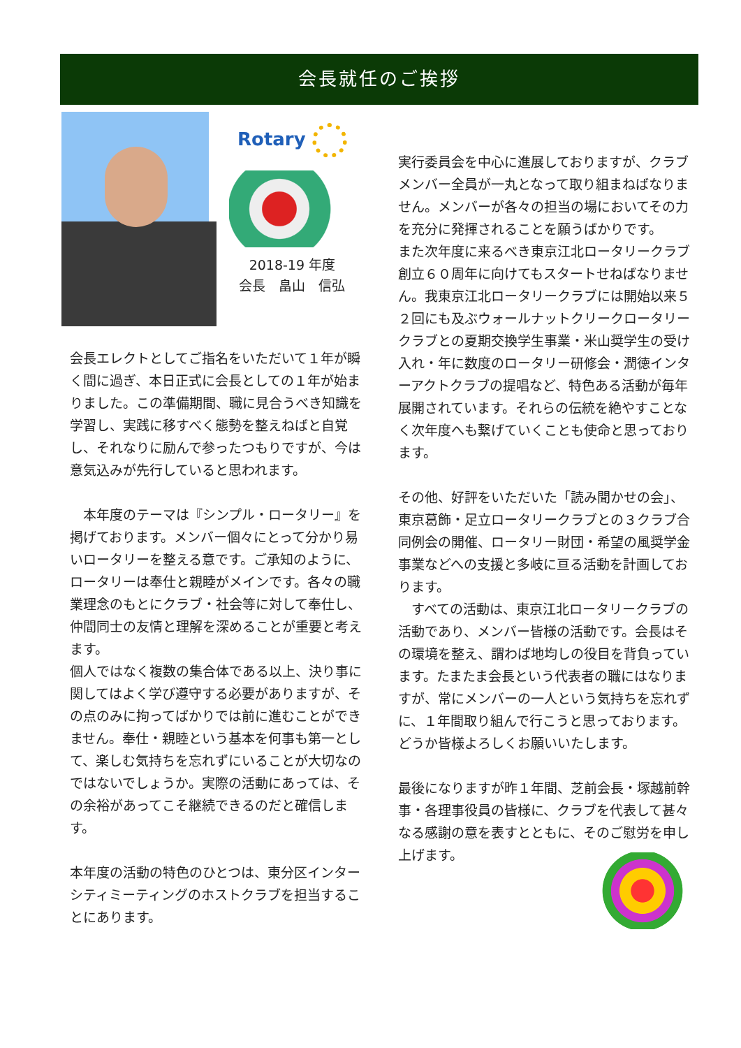会長就任のご挨拶
Rotary
2018-19 年度
会長　畠山　信弘
会長エレクトとしてご指名をいただいて１年が瞬く間に過ぎ、本日正式に会長としての１年が始まりました。この準備期間、職に見合うべき知識を学習し、実践に移すべく態勢を整えねばと自覚し、それなりに励んで参ったつもりですが、今は意気込みが先行していると思われます。
　本年度のテーマは『シンプル・ロータリー』を掲げております。メンバー個々にとって分かり易いロータリーを整える意です。ご承知のように、ロータリーは奉仕と親睦がメインです。各々の職業理念のもとにクラブ・社会等に対して奉仕し、仲間同士の友情と理解を深めることが重要と考えます。
個人ではなく複数の集合体である以上、決り事に関してはよく学び遵守する必要がありますが、その点のみに拘ってばかりでは前に進むことができません。奉仕・親睦という基本を何事も第一として、楽しむ気持ちを忘れずにいることが大切なのではないでしょうか。実際の活動にあっては、その余裕があってこそ継続できるのだと確信します。
本年度の活動の特色のひとつは、東分区インターシティミーティングのホストクラブを担当することにあります。
実行委員会を中心に進展しておりますが、クラブメンバー全員が一丸となって取り組まねばなりません。メンバーが各々の担当の場においてその力を充分に発揮されることを願うばかりです。
また次年度に来るべき東京江北ロータリークラブ創立６０周年に向けてもスタートせねばなりません。我東京江北ロータリークラブには開始以来５２回にも及ぶウォールナットクリークロータリークラブとの夏期交換学生事業・米山奨学生の受け入れ・年に数度のロータリー研修会・潤徳インターアクトクラブの提唱など、特色ある活動が毎年展開されています。それらの伝統を絶やすことなく次年度へも繋げていくことも使命と思っております。
その他、好評をいただいた「読み聞かせの会」、東京葛飾・足立ロータリークラブとの３クラブ合同例会の開催、ロータリー財団・希望の風奨学金事業などへの支援と多岐に亘る活動を計画しております。
　すべての活動は、東京江北ロータリークラブの活動であり、メンバー皆様の活動です。会長はその環境を整え、謂わば地均しの役目を背負っています。たまたま会長という代表者の職にはなりますが、常にメンバーの一人という気持ちを忘れずに、１年間取り組んで行こうと思っております。どうか皆様よろしくお願いいたします。
最後になりますが昨１年間、芝前会長・塚越前幹事・各理事役員の皆様に、クラブを代表して甚々なる感謝の意を表すとともに、そのご慰労を申し上げます。